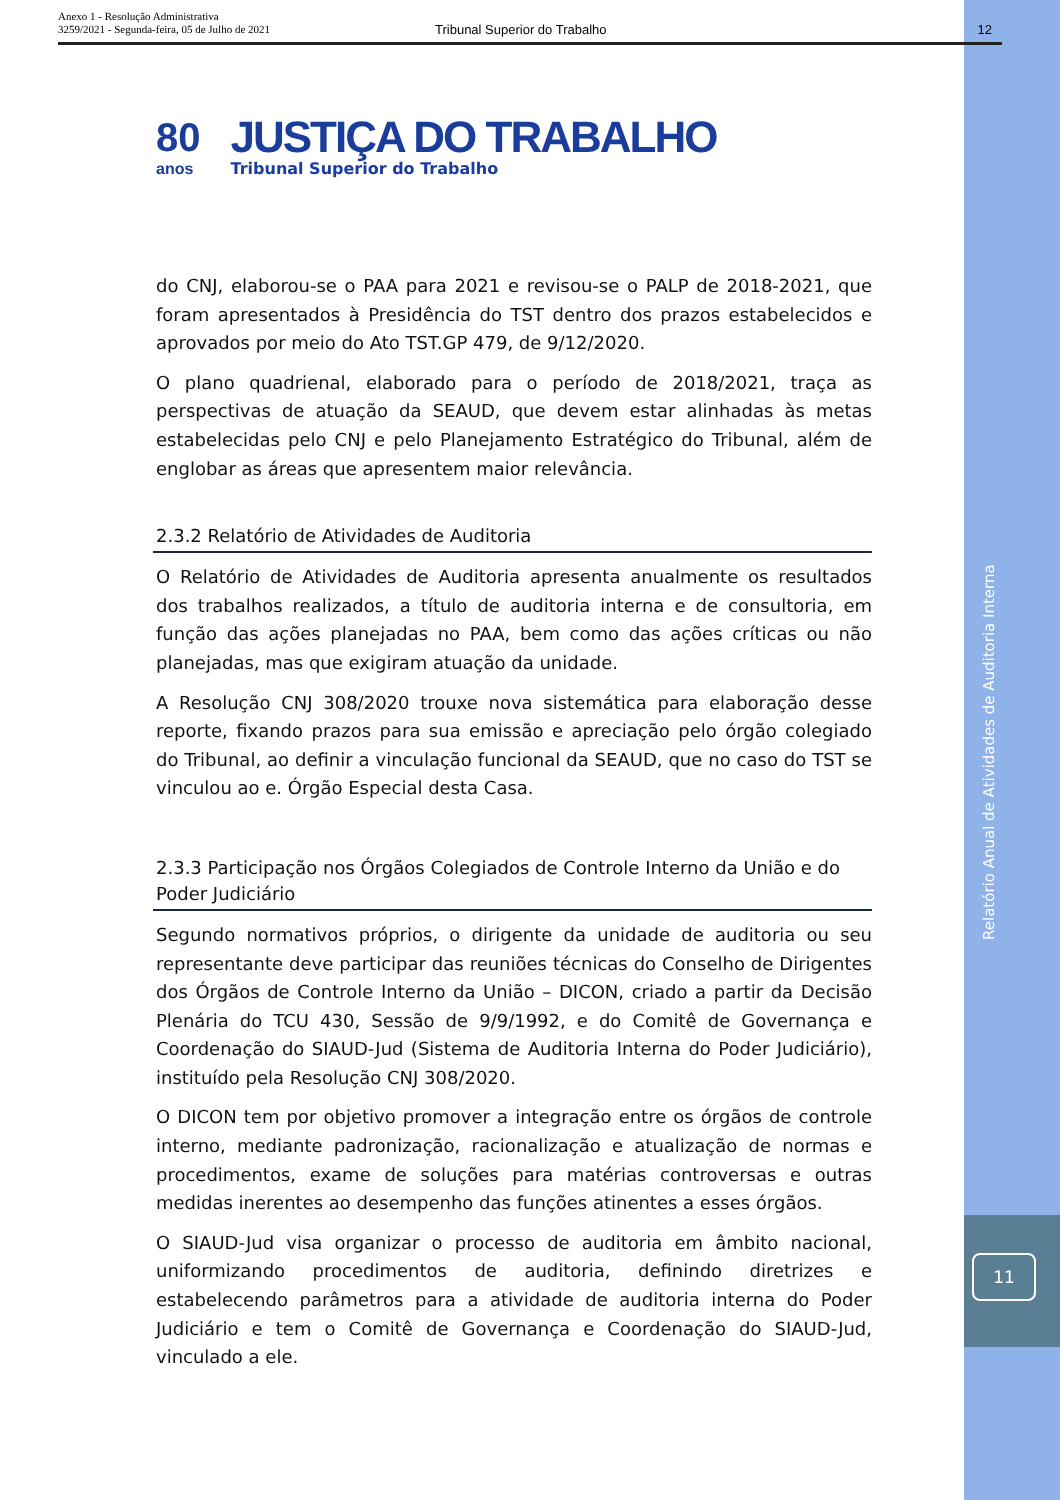Anexo 1 - Resolução Administrativa
3259/2021 - Segunda-feira, 05 de Julho de 2021
Tribunal Superior do Trabalho 12
80
anos
JUSTIÇA DO TRABALHO
Tribunal Superior do Trabalho
do CNJ, elaborou-se o PAA para 2021 e revisou-se o PALP de 2018-2021, que foram apresentados à Presidência do TST dentro dos prazos estabelecidos e aprovados por meio do Ato TST.GP 479, de 9/12/2020.
O plano quadrienal, elaborado para o período de 2018/2021, traça as perspectivas de atuação da SEAUD, que devem estar alinhadas às metas estabelecidas pelo CNJ e pelo Planejamento Estratégico do Tribunal, além de englobar as áreas que apresentem maior relevância.
2.3.2 Relatório de Atividades de Auditoria
O Relatório de Atividades de Auditoria apresenta anualmente os resultados dos trabalhos realizados, a título de auditoria interna e de consultoria, em função das ações planejadas no PAA, bem como das ações críticas ou não planejadas, mas que exigiram atuação da unidade.
A Resolução CNJ 308/2020 trouxe nova sistemática para elaboração desse reporte, fixando prazos para sua emissão e apreciação pelo órgão colegiado do Tribunal, ao definir a vinculação funcional da SEAUD, que no caso do TST se vinculou ao e. Órgão Especial desta Casa.
2.3.3 Participação nos Órgãos Colegiados de Controle Interno da União e do Poder Judiciário
Segundo normativos próprios, o dirigente da unidade de auditoria ou seu representante deve participar das reuniões técnicas do Conselho de Dirigentes dos Órgãos de Controle Interno da União – DICON, criado a partir da Decisão Plenária do TCU 430, Sessão de 9/9/1992, e do Comitê de Governança e Coordenação do SIAUD-Jud (Sistema de Auditoria Interna do Poder Judiciário), instituído pela Resolução CNJ 308/2020.
O DICON tem por objetivo promover a integração entre os órgãos de controle interno, mediante padronização, racionalização e atualização de normas e procedimentos, exame de soluções para matérias controversas e outras medidas inerentes ao desempenho das funções atinentes a esses órgãos.
O SIAUD-Jud visa organizar o processo de auditoria em âmbito nacional, uniformizando procedimentos de auditoria, definindo diretrizes e estabelecendo parâmetros para a atividade de auditoria interna do Poder Judiciário e tem o Comitê de Governança e Coordenação do SIAUD-Jud, vinculado a ele.
Relatório Anual de Atividades de Auditoria Interna
11